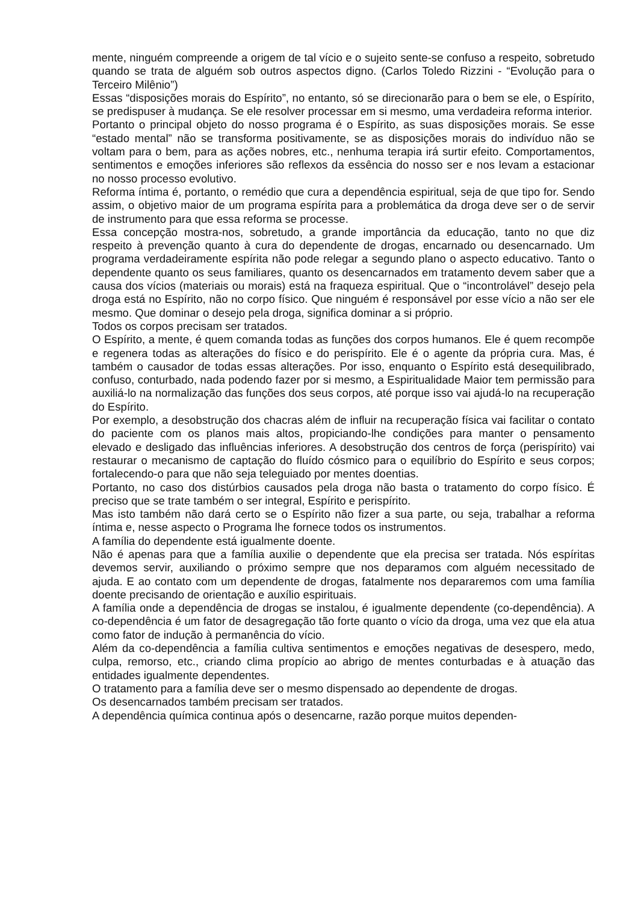mente, ninguém compreende a origem de tal vício e o sujeito sente-se confuso a respeito, sobretudo quando se trata de alguém sob outros aspectos digno. (Carlos Toledo Rizzini - “Evolução para o Terceiro Milênio”)
Essas “disposições morais do Espírito”, no entanto, só se direcionarão para o bem se ele, o Espírito, se predispuser à mudança. Se ele resolver processar em si mesmo, uma verdadeira reforma interior.
Portanto o principal objeto do nosso programa é o Espírito, as suas disposições morais. Se esse “estado mental” não se transforma positivamente, se as disposições morais do indivíduo não se voltam para o bem, para as ações nobres, etc., nenhuma terapia irá surtir efeito. Comportamentos, sentimentos e emoções inferiores são reflexos da essência do nosso ser e nos levam a estacionar no nosso processo evolutivo.
Reforma íntima é, portanto, o remédio que cura a dependência espiritual, seja de que tipo for. Sendo assim, o objetivo maior de um programa espírita para a problemática da droga deve ser o de servir de instrumento para que essa reforma se processe.
Essa concepção mostra-nos, sobretudo, a grande importância da educação, tanto no que diz respeito à prevenção quanto à cura do dependente de drogas, encarnado ou desencarnado. Um programa verdadeiramente espírita não pode relegar a segundo plano o aspecto educativo. Tanto o dependente quanto os seus familiares, quanto os desencarnados em tratamento devem saber que a causa dos vícios (materiais ou morais) está na fraqueza espiritual. Que o “incontrolável” desejo pela droga está no Espírito, não no corpo físico. Que ninguém é responsável por esse vício a não ser ele mesmo. Que dominar o desejo pela droga, significa dominar a si próprio.
Todos os corpos precisam ser tratados.
O Espírito, a mente, é quem comanda todas as funções dos corpos humanos. Ele é quem recompõe e regenera todas as alterações do físico e do perispírito. Ele é o agente da própria cura. Mas, é também o causador de todas essas alterações. Por isso, enquanto o Espírito está desequilibrado, confuso, conturbado, nada podendo fazer por si mesmo, a Espiritualidade Maior tem permissão para auxiliá-lo na normalização das funções dos seus corpos, até porque isso vai ajudá-lo na recuperação do Espírito.
Por exemplo, a desobstrução dos chacras além de influir na recuperação física vai facilitar o contato do paciente com os planos mais altos, propiciando-lhe condições para manter o pensamento elevado e desligado das influências inferiores. A desobstrução dos centros de força (perispírito) vai restaurar o mecanismo de captação do fluído cósmico para o equilíbrio do Espírito e seus corpos; fortalecendo-o para que não seja teleguiado por mentes doentias.
Portanto, no caso dos distúrbios causados pela droga não basta o tratamento do corpo físico. É preciso que se trate também o ser integral, Espírito e perispírito.
Mas isto também não dará certo se o Espírito não fizer a sua parte, ou seja, trabalhar a reforma íntima e, nesse aspecto o Programa lhe fornece todos os instrumentos.
A família do dependente está igualmente doente.
Não é apenas para que a família auxilie o dependente que ela precisa ser tratada. Nós espíritas devemos servir, auxiliando o próximo sempre que nos deparamos com alguém necessitado de ajuda. E ao contato com um dependente de drogas, fatalmente nos depararemos com uma família doente precisando de orientação e auxílio espirituais.
A família onde a dependência de drogas se instalou, é igualmente dependente (co-dependência). A co-dependência é um fator de desagregação tão forte quanto o vício da droga, uma vez que ela atua como fator de indução à permanência do vício.
Além da co-dependência a família cultiva sentimentos e emoções negativas de desespero, medo, culpa, remorso, etc., criando clima propício ao abrigo de mentes conturbadas e à atuação das entidades igualmente dependentes.
O tratamento para a família deve ser o mesmo dispensado ao dependente de drogas.
Os desencarnados também precisam ser tratados.
A dependência química continua após o desencarne, razão porque muitos dependen-